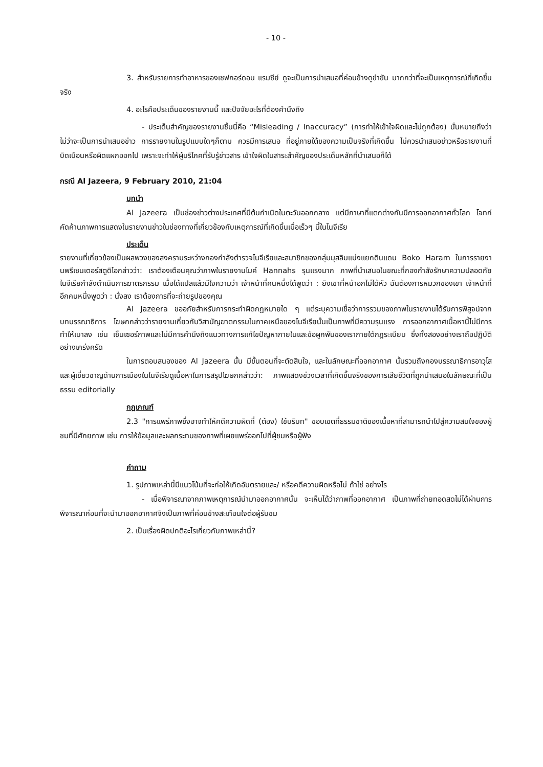- 10 -
3. สำหรับรายการทำอาหารของเชฟกอร์ดอน แรมซีย์ ดูจะเป็นการนำเสนอที่ค่อนข้างดูขำขัน มากกว่าที่จะเป็นเหตุการณ์ที่เกิดขึ้นจริง
4. อะไรคือประเด็นของรายงานนี้ และปัจจัยอะไรที่ต้องคำนึงถึง
- ประเด็นสำคัญของรายงานชิ้นนี้คือ “Misleading / Inaccuracy” (การทำให้เข้าใจผิดและไม่ถูกต้อง) นั่นหมายถึงว่า ไม่ว่าจะเป็นการนำเสนอข่าว การรายงานในรูปแบบใดๆก็ตาม ควรมีการเสนอ ที่อยู่ภายใต้ของความเป็นจริงที่เกิดขึ้น ไม่ควรนำเสนอข่าวหรือรายงานที่บิดเบือนหรือผิดแผกออกไป เพราะจะทำให้ผู้บริโภคที่รับรู้ข่าวสาร เข้าใจผิดในสาระสำคัญของประเด็นหลักที่นำเสนอก็ได้
กรณี Al Jazeera, 9 February 2010, 21:04
บทนำ
Al Jazeera เป็นช่องข่าวต่างประเทศที่มีต้นกำเนิดในตะวันออกกลาง แต่มีภาษาที่แตกต่างกันมีการออกอากาศทั่วโลก โจทก์คัดค้านภาพการแสดงในรายงานข่าวในช่องทางที่เกี่ยวข้องกับเหตุการณ์ที่เกิดขึ้นเมื่อเร็วๆ นี้ในไนจีเรีย
ประเด็น
รายงานที่เกี่ยวข้องเป็นผลพวงของสงครามระหว่างกองกำลังตำรวจไนจีเรียและสมาชิกของกลุ่มมุสลิมแบ่งแยกดินแดน Boko Haram ในการรายงานพรีเซนเตอร์สตูดิโอกล่าวว่า: เราต้องเตือนคุณว่าภาพในรายงานไมค์ Hannahs รุนแรงมาก ภาพที่นำเสนอในขณะที่กองกำลังรักษาความปลอดภัยไนจีเรียกำลังดำเนินการฆาตรกรรม เมื่อได้แปลแล้วมีใจความว่า เจ้าหน้าที่คนหนึ่งได้พูดว่า : ยิงเขาที่หน้าอกไม่ได้หัว ฉันต้องการหมวกของเขา เจ้าหน้าที่อีกคนหนึ่งพูดว่า : นั่งลง เราต้องการที่จะถ่ายรูปของคุณ
Al Jazeera ขออภัยสำหรับการกระทำผิดกฎหมายใด ๆ แต่ระบุความเชื่อว่าการรวมของภาพในรายงานได้รับการพิสูจน์จากบทบรรณาธิการ โฆษกกล่าวว่ารายงานเกี่ยวกับวิสามัญฆาตกรรมในภาคเหนือของไนจีเรียนั้นเป็นภาพที่มีความรุนแรง การออกอากาศเนื้อหานี้ไม่มีการทำให้เบาลง เช่น เซ็นเซอร์ภาพและไม่มีการคำนึงถึงแนวทางการแก้ไขปัญหาภายในและข้อผูกพันของเราภายใต้กฎระเบียบ ซึ่งทั้งสองอย่างเราถือปฏิบัติอย่างเคร่งครัด
ในการตอบสนองของ Al Jazeera นั้น มีขั้นตอนที่จะตัดสินใจ, และในลักษณะที่ออกอากาศ นั้นรวมถึงกองบรรณาธิการอาวุโสและผู้เชี่ยวชาญด้านการเมืองในไนจีเรียดูเนื้อหาในการสรุปโฆษกกล่าวว่า: ภาพแสดงช่วงเวลาที่เกิดขึ้นจริงของการเสียชีวิตที่ถูกนำเสนอในลักษณะที่เป็นธรรม editorially
กฎเกณฑ์
2.3 "การแพร่ภาพซึ่งอาจทำให้คดีความผิดที่ (ต้อง) ใช้บริบท" ขอบเขตที่ธรรมชาติของเนื้อหาที่สามารถนำไปสู่ความสนใจของผู้ชมที่มีศักยภาพ เช่น การให้ข้อมูลและผลกระทบของภาพที่เผยแพร่ออกไปที่ผู้ชมหรือผู้ฟัง
คำถาม
1. รูปภาพเหล่านี้มีแนวโน้มที่จะก่อให้เกิดอันตรายและ/ หรือคดีความผิดหรือไม่ ถ้าใช่ อย่างไร
- เมื่อพิจารณาจากภาพเหตุการณ์นำมาออกอากาศนั้น จะเห็นได้ว่าภาพที่ออกอากาศ เป็นภาพที่ถ่ายทอดสดไม่ได้ผ่านการพิจารณาก่อนที่จะนำมาออกอากาศจึงเป็นภาพที่ค่อนข้างสะเทือนใจต่อผู้รับชม
2. เป็นเรื่องผิดปกติอะไรเกี่ยวกับภาพเหล่านี้?